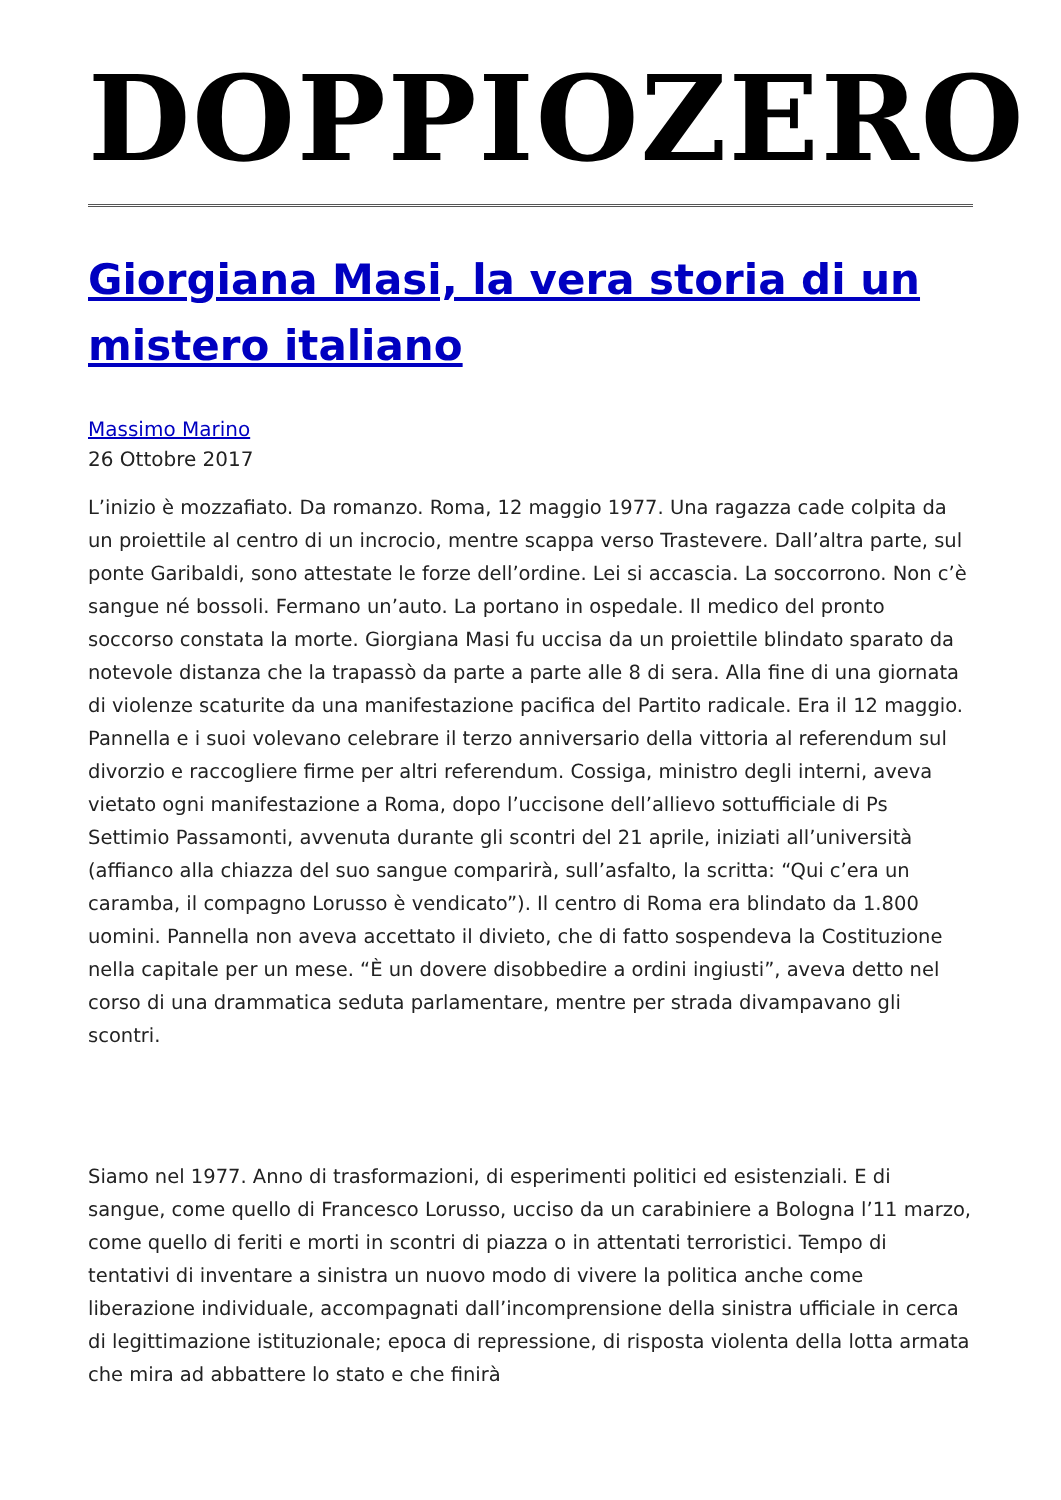DOPPIOZERO
Giorgiana Masi, la vera storia di un mistero italiano
Massimo Marino
26 Ottobre 2017
L’inizio è mozzafiato. Da romanzo. Roma, 12 maggio 1977. Una ragazza cade colpita da un proiettile al centro di un incrocio, mentre scappa verso Trastevere. Dall’altra parte, sul ponte Garibaldi, sono attestate le forze dell’ordine. Lei si accascia. La soccorrono. Non c’è sangue né bossoli. Fermano un’auto. La portano in ospedale. Il medico del pronto soccorso constata la morte. Giorgiana Masi fu uccisa da un proiettile blindato sparato da notevole distanza che la trapassò da parte a parte alle 8 di sera. Alla fine di una giornata di violenze scaturite da una manifestazione pacifica del Partito radicale. Era il 12 maggio. Pannella e i suoi volevano celebrare il terzo anniversario della vittoria al referendum sul divorzio e raccogliere firme per altri referendum. Cossiga, ministro degli interni, aveva vietato ogni manifestazione a Roma, dopo l’uccisone dell’allievo sottufficiale di Ps Settimio Passamonti, avvenuta durante gli scontri del 21 aprile, iniziati all’università (affianco alla chiazza del suo sangue comparirà, sull’asfalto, la scritta: “Qui c’era un caramba, il compagno Lorusso è vendicato”). Il centro di Roma era blindato da 1.800 uomini. Pannella non aveva accettato il divieto, che di fatto sospendeva la Costituzione nella capitale per un mese. “È un dovere disobbedire a ordini ingiusti”, aveva detto nel corso di una drammatica seduta parlamentare, mentre per strada divampavano gli scontri.
Siamo nel 1977. Anno di trasformazioni, di esperimenti politici ed esistenziali. E di sangue, come quello di Francesco Lorusso, ucciso da un carabiniere a Bologna l’11 marzo, come quello di feriti e morti in scontri di piazza o in attentati terroristici. Tempo di tentativi di inventare a sinistra un nuovo modo di vivere la politica anche come liberazione individuale, accompagnati dall’incomprensione della sinistra ufficiale in cerca di legittimazione istituzionale; epoca di repressione, di risposta violenta della lotta armata che mira ad abbattere lo stato e che finirà